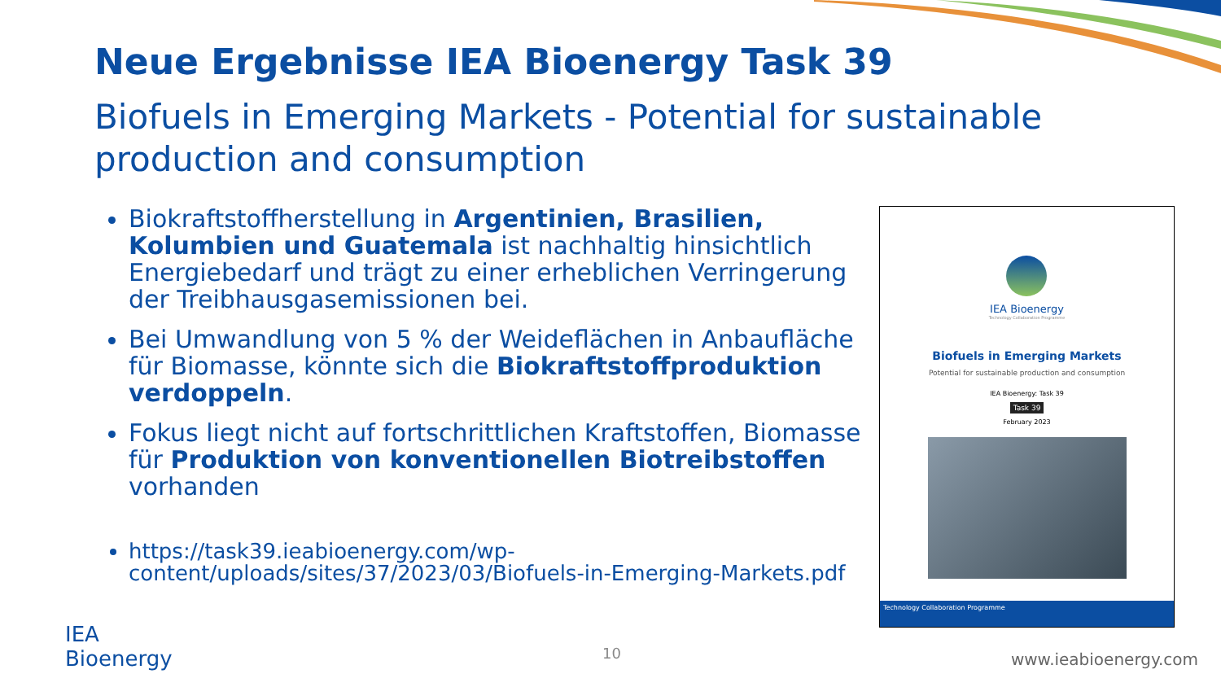Neue Ergebnisse IEA Bioenergy Task 39
Biofuels in Emerging Markets - Potential for sustainable production and consumption
Biokraftstoffherstellung in Argentinien, Brasilien, Kolumbien und Guatemala ist nachhaltig hinsichtlich Energiebedarf und trägt zu einer erheblichen Verringerung der Treibhausgasemissionen bei.
Bei Umwandlung von 5 % der Weideflächen in Anbaufläche für Biomasse, könnte sich die Biokraftstoffproduktion verdoppeln.
Fokus liegt nicht auf fortschrittlichen Kraftstoffen, Biomasse für Produktion von konventionellen Biotreibstoffen vorhanden
https://task39.ieabioenergy.com/wp-content/uploads/sites/37/2023/03/Biofuels-in-Emerging-Markets.pdf
IEA Bioenergy
Technology Collaboration Programme
Biofuels in Emerging Markets
Potential for sustainable production and consumption
IEA Bioenergy: Task 39
Task 39
February 2023
Technology Collaboration Programme
IEA
Bioenergy
10 www.ieabioenergy.com